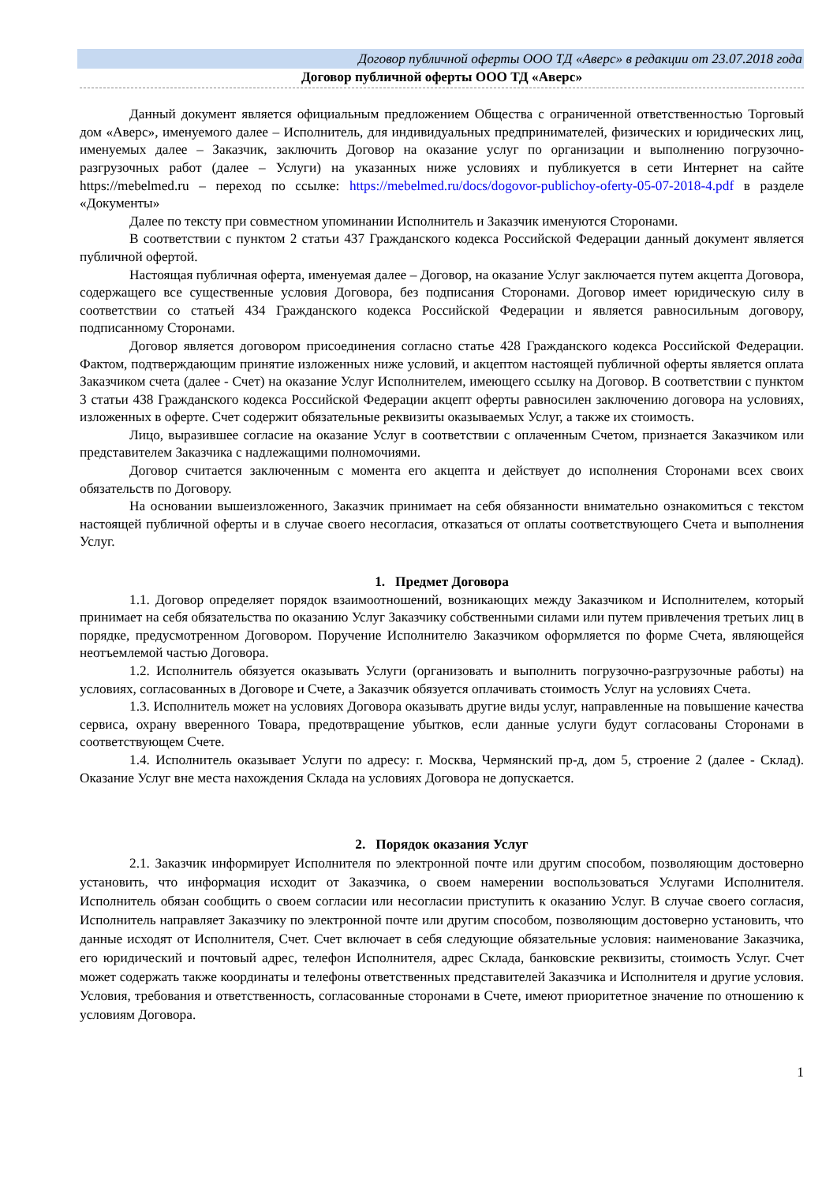Договор публичной оферты ООО ТД «Аверс» в редакции от 23.07.2018 года
Договор публичной оферты ООО ТД «Аверс»
Данный документ является официальным предложением Общества с ограниченной ответственностью Торговый дом «Аверс», именуемого далее – Исполнитель, для индивидуальных предпринимателей, физических и юридических лиц, именуемых далее – Заказчик, заключить Договор на оказание услуг по организации и выполнению погрузочно-разгрузочных работ (далее – Услуги) на указанных ниже условиях и публикуется в сети Интернет на сайте https://mebelmed.ru – переход по ссылке: https://mebelmed.ru/docs/dogovor-publichoy-oferty-05-07-2018-4.pdf в разделе «Документы»
Далее по тексту при совместном упоминании Исполнитель и Заказчик именуются Сторонами.
В соответствии с пунктом 2 статьи 437 Гражданского кодекса Российской Федерации данный документ является публичной офертой.
Настоящая публичная оферта, именуемая далее – Договор, на оказание Услуг заключается путем акцепта Договора, содержащего все существенные условия Договора, без подписания Сторонами. Договор имеет юридическую силу в соответствии со статьей 434 Гражданского кодекса Российской Федерации и является равносильным договору, подписанному Сторонами.
Договор является договором присоединения согласно статье 428 Гражданского кодекса Российской Федерации. Фактом, подтверждающим принятие изложенных ниже условий, и акцептом настоящей публичной оферты является оплата Заказчиком счета (далее - Счет) на оказание Услуг Исполнителем, имеющего ссылку на Договор. В соответствии с пунктом 3 статьи 438 Гражданского кодекса Российской Федерации акцепт оферты равносилен заключению договора на условиях, изложенных в оферте. Счет содержит обязательные реквизиты оказываемых Услуг, а также их стоимость.
Лицо, выразившее согласие на оказание Услуг в соответствии с оплаченным Счетом, признается Заказчиком или представителем Заказчика с надлежащими полномочиями.
Договор считается заключенным с момента его акцепта и действует до исполнения Сторонами всех своих обязательств по Договору.
На основании вышеизложенного, Заказчик принимает на себя обязанности внимательно ознакомиться с текстом настоящей публичной оферты и в случае своего несогласия, отказаться от оплаты соответствующего Счета и выполнения Услуг.
1. Предмет Договора
1.1. Договор определяет порядок взаимоотношений, возникающих между Заказчиком и Исполнителем, который принимает на себя обязательства по оказанию Услуг Заказчику собственными силами или путем привлечения третьих лиц в порядке, предусмотренном Договором. Поручение Исполнителю Заказчиком оформляется по форме Счета, являющейся неотъемлемой частью Договора.
1.2. Исполнитель обязуется оказывать Услуги (организовать и выполнить погрузочно-разгрузочные работы) на условиях, согласованных в Договоре и Счете, а Заказчик обязуется оплачивать стоимость Услуг на условиях Счета.
1.3. Исполнитель может на условиях Договора оказывать другие виды услуг, направленные на повышение качества сервиса, охрану вверенного Товара, предотвращение убытков, если данные услуги будут согласованы Сторонами в соответствующем Счете.
1.4. Исполнитель оказывает Услуги по адресу: г. Москва, Чермянский пр-д, дом 5, строение 2 (далее - Склад). Оказание Услуг вне места нахождения Склада на условиях Договора не допускается.
2. Порядок оказания Услуг
2.1. Заказчик информирует Исполнителя по электронной почте или другим способом, позволяющим достоверно установить, что информация исходит от Заказчика, о своем намерении воспользоваться Услугами Исполнителя. Исполнитель обязан сообщить о своем согласии или несогласии приступить к оказанию Услуг. В случае своего согласия, Исполнитель направляет Заказчику по электронной почте или другим способом, позволяющим достоверно установить, что данные исходят от Исполнителя, Счет. Счет включает в себя следующие обязательные условия: наименование Заказчика, его юридический и почтовый адрес, телефон Исполнителя, адрес Склада, банковские реквизиты, стоимость Услуг. Счет может содержать также координаты и телефоны ответственных представителей Заказчика и Исполнителя и другие условия. Условия, требования и ответственность, согласованные сторонами в Счете, имеют приоритетное значение по отношению к условиям Договора.
1